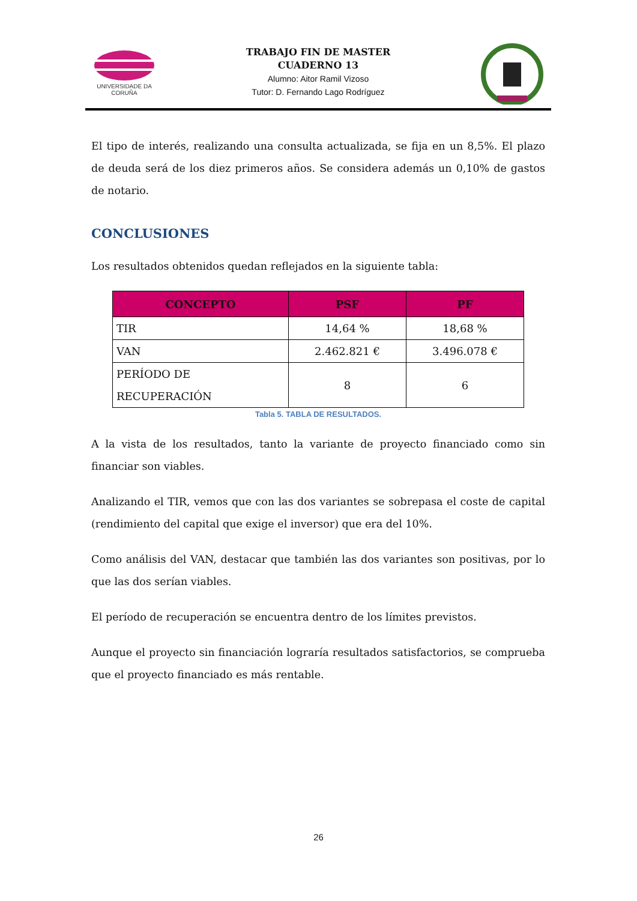UNIVERSIDADE DA CORUÑA
TRABAJO FIN DE MASTER
CUADERNO 13
Alumno: Aitor Ramil Vizoso
Tutor: D. Fernando Lago Rodríguez
El tipo de interés, realizando una consulta actualizada, se fija en un 8,5%. El plazo de deuda será de los diez primeros años. Se considera además un 0,10% de gastos de notario.
CONCLUSIONES
Los resultados obtenidos quedan reflejados en la siguiente tabla:
| CONCEPTO | PSF | PF |
| --- | --- | --- |
| TIR | 14,64 % | 18,68 % |
| VAN | 2.462.821 € | 3.496.078 € |
| PERÍODO DE RECUPERACIÓN | 8 | 6 |
Tabla 5. TABLA DE RESULTADOS.
A la vista de los resultados, tanto la variante de proyecto financiado como sin financiar son viables.
Analizando el TIR, vemos que con las dos variantes se sobrepasa el coste de capital (rendimiento del capital que exige el inversor) que era del 10%.
Como análisis del VAN, destacar que también las dos variantes son positivas, por lo que las dos serían viables.
El período de recuperación se encuentra dentro de los límites previstos.
Aunque el proyecto sin financiación lograría resultados satisfactorios, se comprueba que el proyecto financiado es más rentable.
26